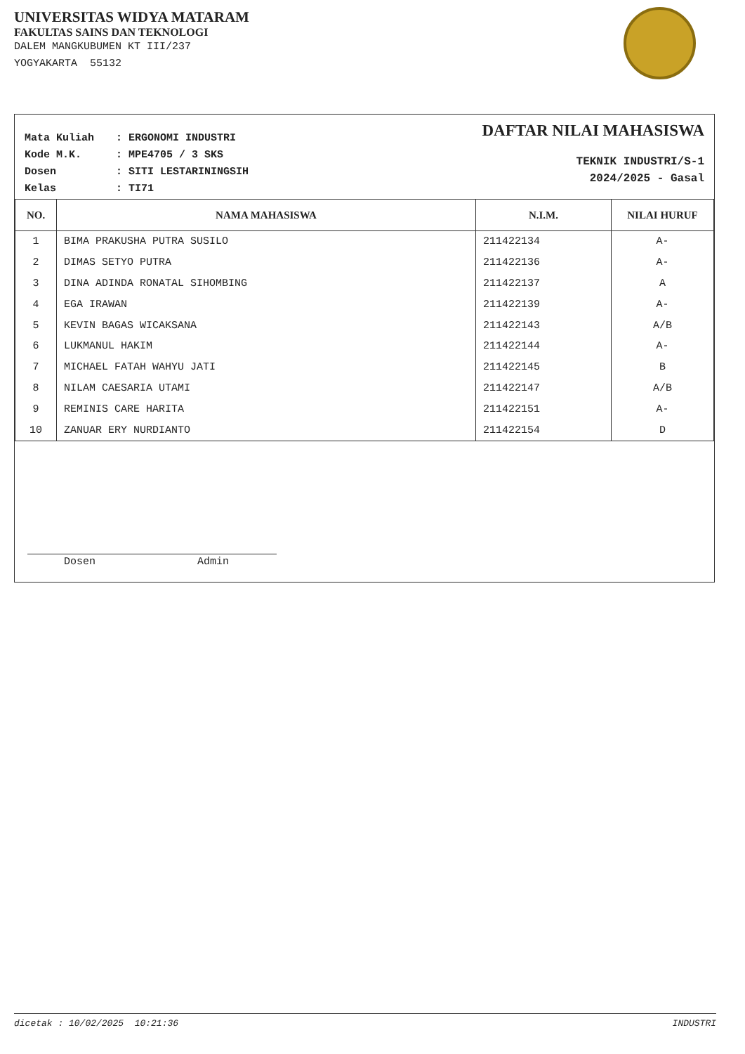UNIVERSITAS WIDYA MATARAM
FAKULTAS SAINS DAN TEKNOLOGI
DALEM MANGKUBUMEN KT III/237
YOGYAKARTA 55132
Mata Kuliah: ERGONOMI INDUSTRI
Kode M.K.: MPE4705 / 3 SKS
Dosen: SITI LESTARININGSIH
Kelas: TI71
DAFTAR NILAI MAHASISWA
TEKNIK INDUSTRI/S-1
2024/2025 - Gasal
| NO. | NAMA MAHASISWA | N.I.M. | NILAI HURUF |
| --- | --- | --- | --- |
| 1 | BIMA PRAKUSHA PUTRA SUSILO | 211422134 | A- |
| 2 | DIMAS SETYO PUTRA | 211422136 | A- |
| 3 | DINA ADINDA RONATAL SIHOMBING | 211422137 | A |
| 4 | EGA IRAWAN | 211422139 | A- |
| 5 | KEVIN BAGAS WICAKSANA | 211422143 | A/B |
| 6 | LUKMANUL HAKIM | 211422144 | A- |
| 7 | MICHAEL FATAH WAHYU JATI | 211422145 | B |
| 8 | NILAM CAESARIA UTAMI | 211422147 | A/B |
| 9 | REMINIS CARE HARITA | 211422151 | A- |
| 10 | ZANUAR ERY NURDIANTO | 211422154 | D |
Dosen Admin
dicetak : 10/02/2025 10:21:36 INDUSTRI